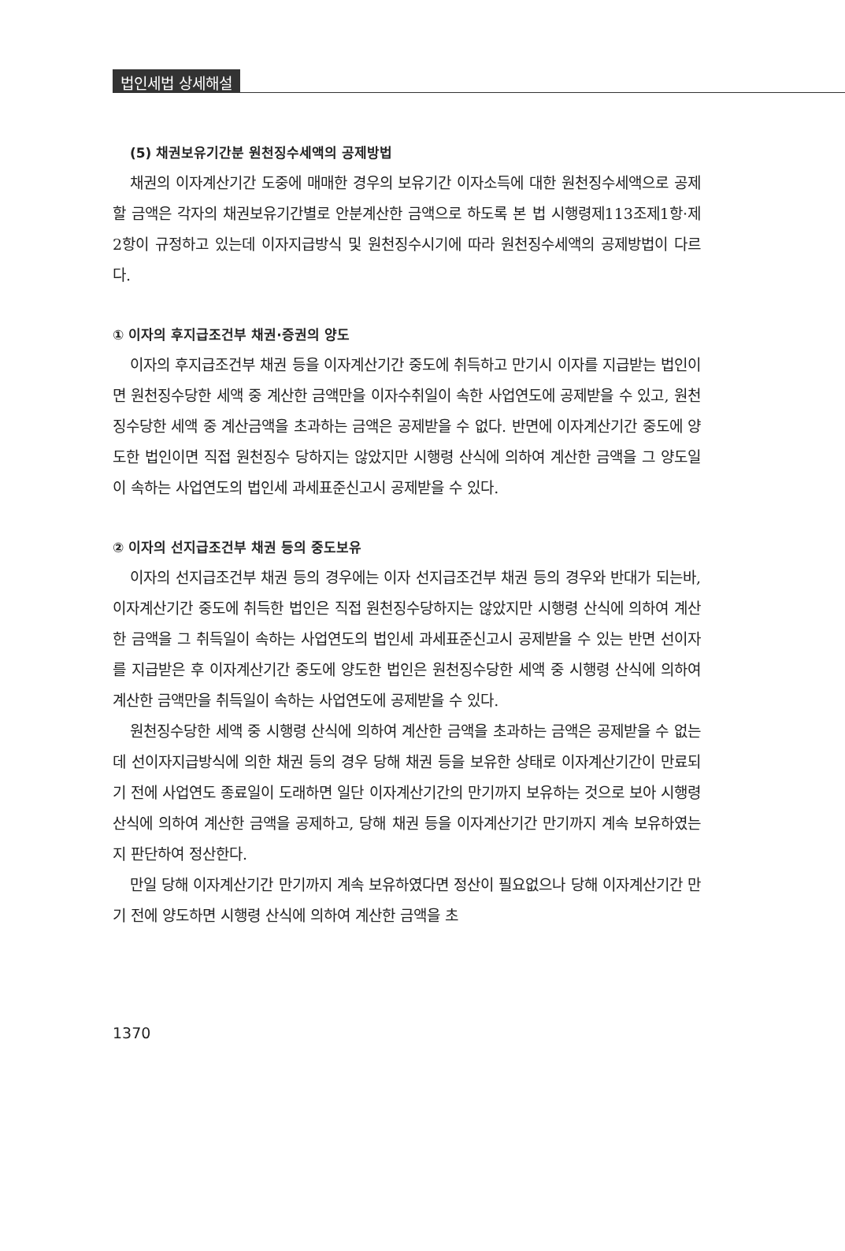법인세법 상세해설
(5) 채권보유기간분 원천징수세액의 공제방법
채권의 이자계산기간 도중에 매매한 경우의 보유기간 이자소득에 대한 원천징수세액으로 공제할 금액은 각자의 채권보유기간별로 안분계산한 금액으로 하도록 본 법 시행령제113조제1항·제2항이 규정하고 있는데 이자지급방식 및 원천징수시기에 따라 원천징수세액의 공제방법이 다르다.
① 이자의 후지급조건부 채권·증권의 양도
이자의 후지급조건부 채권 등을 이자계산기간 중도에 취득하고 만기시 이자를 지급받는 법인이면 원천징수당한 세액 중 계산한 금액만을 이자수취일이 속한 사업연도에 공제받을 수 있고, 원천징수당한 세액 중 계산금액을 초과하는 금액은 공제받을 수 없다. 반면에 이자계산기간 중도에 양도한 법인이면 직접 원천징수 당하지는 않았지만 시행령 산식에 의하여 계산한 금액을 그 양도일이 속하는 사업연도의 법인세 과세표준신고시 공제받을 수 있다.
② 이자의 선지급조건부 채권 등의 중도보유
이자의 선지급조건부 채권 등의 경우에는 이자 선지급조건부 채권 등의 경우와 반대가 되는바, 이자계산기간 중도에 취득한 법인은 직접 원천징수당하지는 않았지만 시행령 산식에 의하여 계산한 금액을 그 취득일이 속하는 사업연도의 법인세 과세표준신고시 공제받을 수 있는 반면 선이자를 지급받은 후 이자계산기간 중도에 양도한 법인은 원천징수당한 세액 중 시행령 산식에 의하여 계산한 금액만을 취득일이 속하는 사업연도에 공제받을 수 있다.
원천징수당한 세액 중 시행령 산식에 의하여 계산한 금액을 초과하는 금액은 공제받을 수 없는데 선이자지급방식에 의한 채권 등의 경우 당해 채권 등을 보유한 상태로 이자계산기간이 만료되기 전에 사업연도 종료일이 도래하면 일단 이자계산기간의 만기까지 보유하는 것으로 보아 시행령 산식에 의하여 계산한 금액을 공제하고, 당해 채권 등을 이자계산기간 만기까지 계속 보유하였는지 판단하여 정산한다.
만일 당해 이자계산기간 만기까지 계속 보유하였다면 정산이 필요없으나 당해 이자계산기간 만기 전에 양도하면 시행령 산식에 의하여 계산한 금액을 초
1370